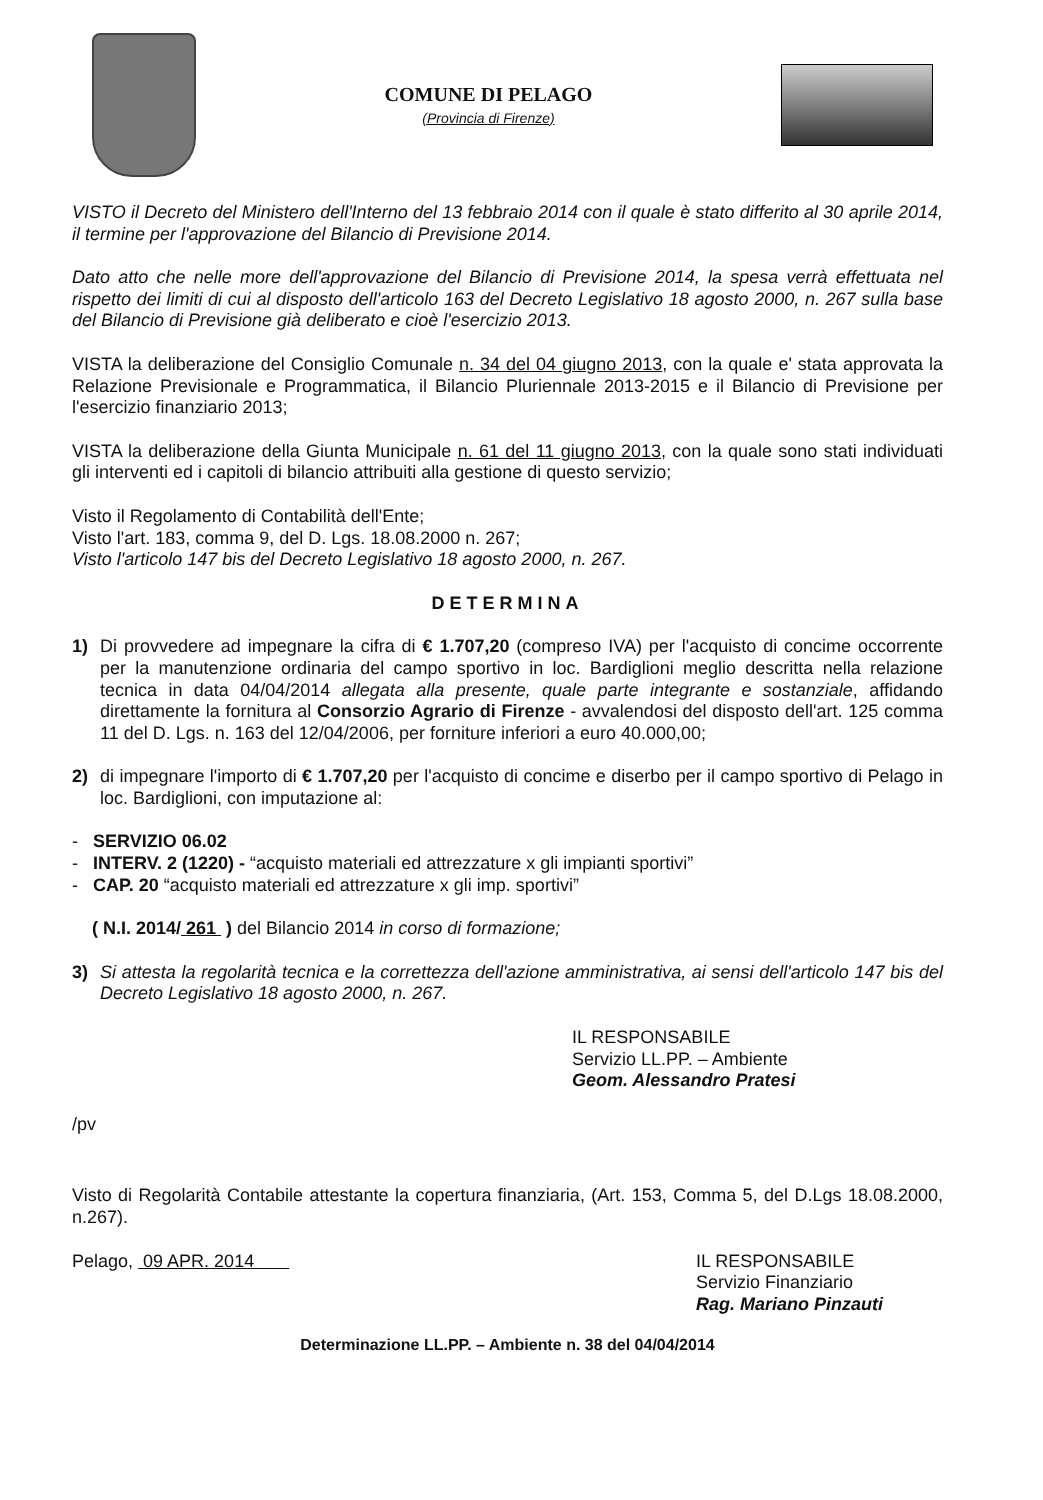COMUNE DI PELAGO
(Provincia di Firenze)
VISTO il Decreto del Ministero dell'Interno del 13 febbraio 2014 con il quale è stato differito al 30 aprile 2014, il termine per l'approvazione del Bilancio di Previsione 2014.
Dato atto che nelle more dell'approvazione del Bilancio di Previsione 2014, la spesa verrà effettuata nel rispetto dei limiti di cui al disposto dell'articolo 163 del Decreto Legislativo 18 agosto 2000, n. 267 sulla base del Bilancio di Previsione già deliberato e cioè l'esercizio 2013.
VISTA la deliberazione del Consiglio Comunale n. 34 del 04 giugno 2013, con la quale e' stata approvata la Relazione Previsionale e Programmatica, il Bilancio Pluriennale 2013-2015 e il Bilancio di Previsione per l'esercizio finanziario 2013;
VISTA la deliberazione della Giunta Municipale n. 61 del 11 giugno 2013, con la quale sono stati individuati gli interventi ed i capitoli di bilancio attribuiti alla gestione di questo servizio;
Visto il Regolamento di Contabilità dell'Ente;
Visto l'art. 183, comma 9, del D. Lgs. 18.08.2000 n. 267;
Visto l'articolo 147 bis del Decreto Legislativo 18 agosto 2000, n. 267.
DETERMINA
1) Di provvedere ad impegnare la cifra di € 1.707,20 (compreso IVA) per l'acquisto di concime occorrente per la manutenzione ordinaria del campo sportivo in loc. Bardiglioni meglio descritta nella relazione tecnica in data 04/04/2014 allegata alla presente, quale parte integrante e sostanziale, affidando direttamente la fornitura al Consorzio Agrario di Firenze - avvalendosi del disposto dell'art. 125 comma 11 del D. Lgs. n. 163 del 12/04/2006, per forniture inferiori a euro 40.000,00;
2) di impegnare l'importo di € 1.707,20 per l'acquisto di concime e diserbo per il campo sportivo di Pelago in loc. Bardiglioni, con imputazione al:
- SERVIZIO 06.02
- INTERV. 2 (1220) - “acquisto materiali ed attrezzature x gli impianti sportivi”
- CAP. 20 “acquisto materiali ed attrezzature x gli imp. sportivi”
( N.I. 2014/ 261 ) del Bilancio 2014 in corso di formazione;
3) Si attesta la regolarità tecnica e la correttezza dell'azione amministrativa, ai sensi dell'articolo 147 bis del Decreto Legislativo 18 agosto 2000, n. 267.
IL RESPONSABILE
Servizio LL.PP. – Ambiente
Geom. Alessandro Pratesi
/pv
Visto di Regolarità Contabile attestante la copertura finanziaria, (Art. 153, Comma 5, del D.Lgs 18.08.2000, n.267).
Pelago, 09 APR. 2014 IL RESPONSABILE
Servizio Finanziario
Rag. Mariano Pinzauti
Determinazione LL.PP. – Ambiente n. 38 del 04/04/2014